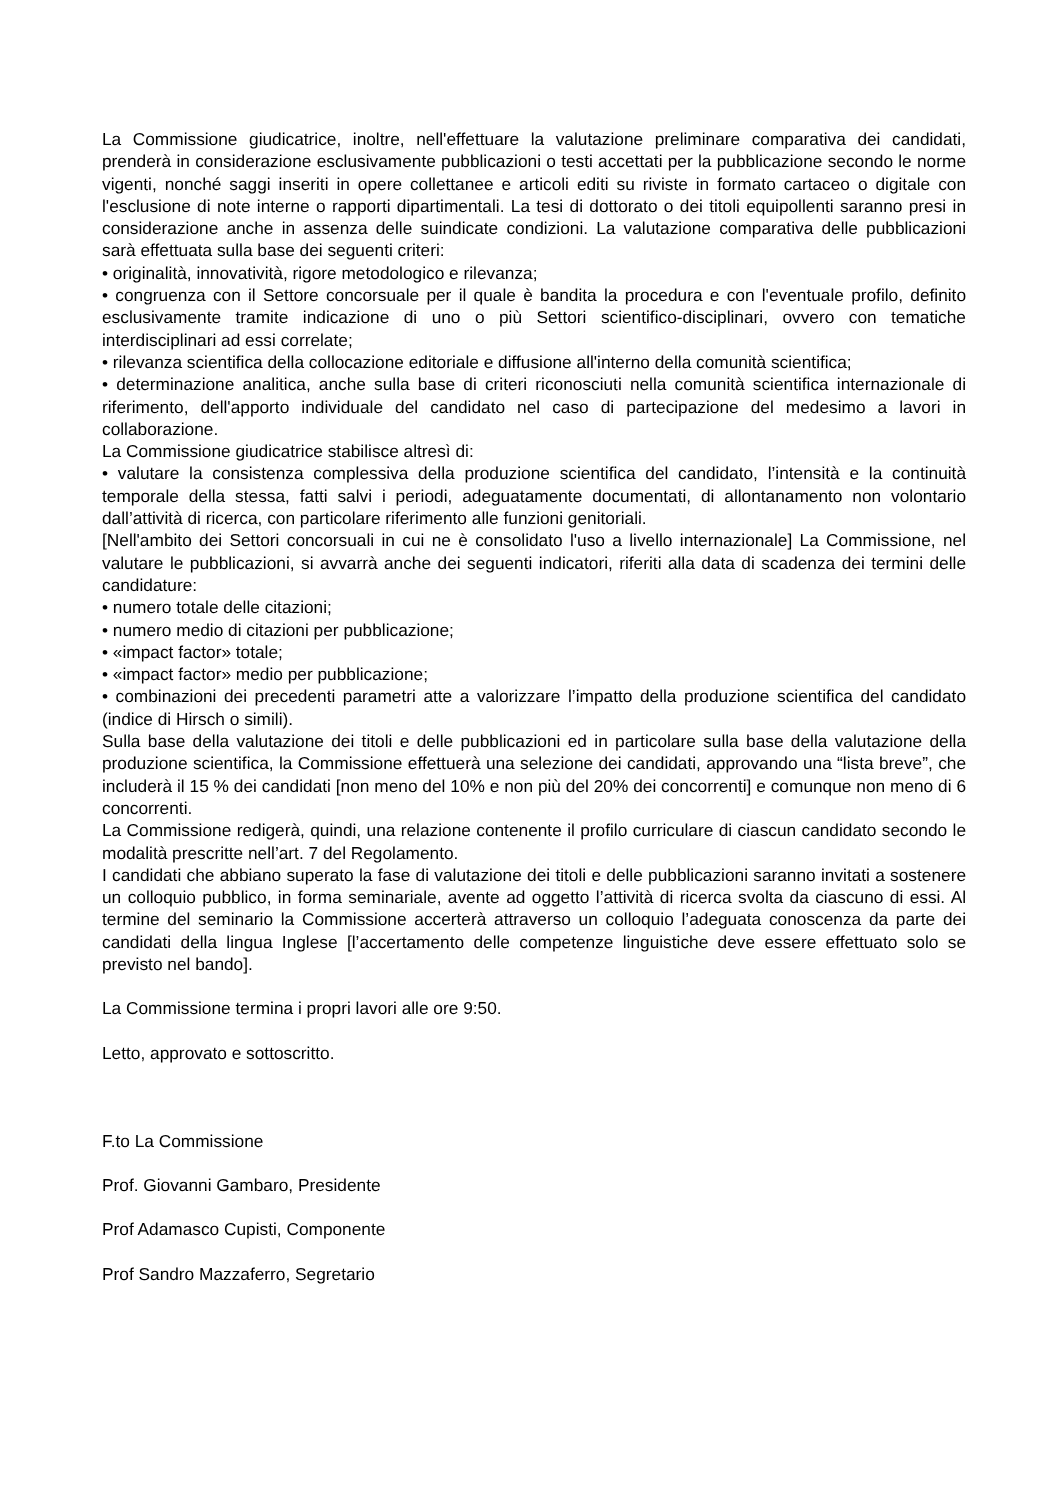La Commissione giudicatrice, inoltre, nell'effettuare la valutazione preliminare comparativa dei candidati, prenderà in considerazione esclusivamente pubblicazioni o testi accettati per la pubblicazione secondo le norme vigenti, nonché saggi inseriti in opere collettanee e articoli editi su riviste in formato cartaceo o digitale con l'esclusione di note interne o rapporti dipartimentali. La tesi di dottorato o dei titoli equipollenti saranno presi in considerazione anche in assenza delle suindicate condizioni. La valutazione comparativa delle pubblicazioni sarà effettuata sulla base dei seguenti criteri:
• originalità, innovatività, rigore metodologico e rilevanza;
• congruenza con il Settore concorsuale per il quale è bandita la procedura e con l'eventuale profilo, definito esclusivamente tramite indicazione di uno o più Settori scientifico-disciplinari, ovvero con tematiche interdisciplinari ad essi correlate;
• rilevanza scientifica della collocazione editoriale e diffusione all'interno della comunità scientifica;
• determinazione analitica, anche sulla base di criteri riconosciuti nella comunità scientifica internazionale di riferimento, dell'apporto individuale del candidato nel caso di partecipazione del medesimo a lavori in collaborazione.
La Commissione giudicatrice stabilisce altresì di:
• valutare la consistenza complessiva della produzione scientifica del candidato, l’intensità e la continuità temporale della stessa, fatti salvi i periodi, adeguatamente documentati, di allontanamento non volontario dall’attività di ricerca, con particolare riferimento alle funzioni genitoriali.
[Nell'ambito dei Settori concorsuali in cui ne è consolidato l'uso a livello internazionale] La Commissione, nel valutare le pubblicazioni, si avvarrà anche dei seguenti indicatori, riferiti alla data di scadenza dei termini delle candidature:
• numero totale delle citazioni;
• numero medio di citazioni per pubblicazione;
• «impact factor» totale;
• «impact factor» medio per pubblicazione;
• combinazioni dei precedenti parametri atte a valorizzare l’impatto della produzione scientifica del candidato (indice di Hirsch o simili).
Sulla base della valutazione dei titoli e delle pubblicazioni ed in particolare sulla base della valutazione della produzione scientifica, la Commissione effettuerà una selezione dei candidati, approvando una “lista breve”, che includerà il 15 % dei candidati [non meno del 10% e non più del 20% dei concorrenti] e comunque non meno di 6 concorrenti.
La Commissione redigerà, quindi, una relazione contenente il profilo curriculare di ciascun candidato secondo le modalità prescritte nell’art. 7 del Regolamento.
I candidati che abbiano superato la fase di valutazione dei titoli e delle pubblicazioni saranno invitati a sostenere un colloquio pubblico, in forma seminariale, avente ad oggetto l’attività di ricerca svolta da ciascuno di essi. Al termine del seminario la Commissione accerterà attraverso un colloquio l’adeguata conoscenza da parte dei candidati della lingua Inglese [l’accertamento delle competenze linguistiche deve essere effettuato solo se previsto nel bando].
La Commissione termina i propri lavori alle ore 9:50.
Letto, approvato e sottoscritto.
F.to La Commissione
Prof. Giovanni Gambaro, Presidente
Prof Adamasco Cupisti, Componente
Prof Sandro Mazzaferro, Segretario